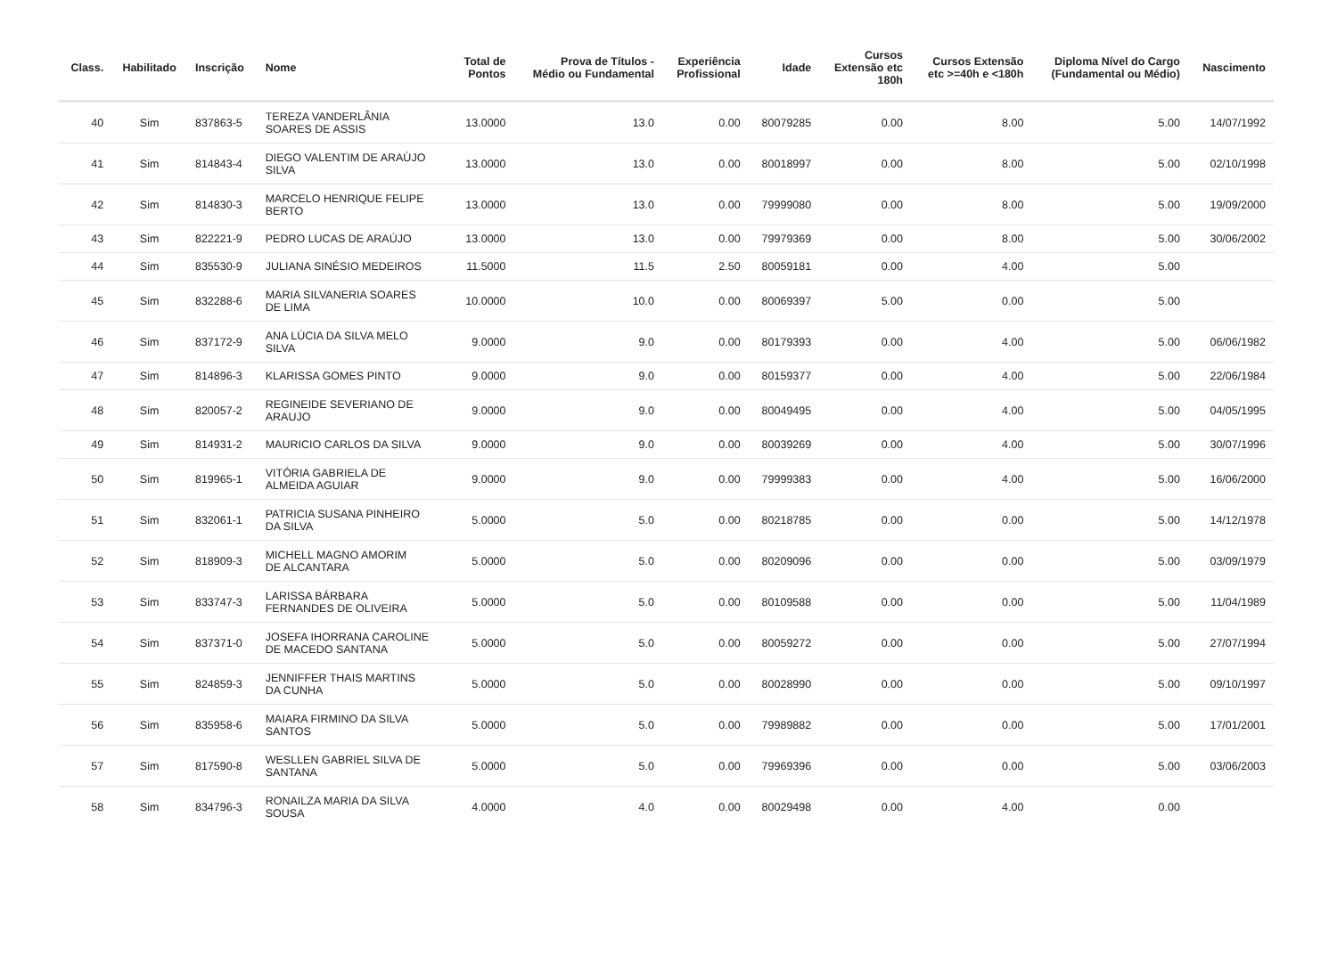| Class. | Habilitado | Inscrição | Nome | Total de Pontos | Prova de Títulos - Médio ou Fundamental | Experiência Profissional | Idade | Cursos Extensão etc 180h | Cursos Extensão etc >=40h e <180h | Diploma Nível do Cargo (Fundamental ou Médio) | Nascimento |
| --- | --- | --- | --- | --- | --- | --- | --- | --- | --- | --- | --- |
| 40 | Sim | 837863-5 | TEREZA VANDERLÂNIA SOARES DE ASSIS | 13.0000 | 13.0 | 0.00 | 80079285 | 0.00 | 8.00 | 5.00 | 14/07/1992 |
| 41 | Sim | 814843-4 | DIEGO VALENTIM DE ARAÚJO SILVA | 13.0000 | 13.0 | 0.00 | 80018997 | 0.00 | 8.00 | 5.00 | 02/10/1998 |
| 42 | Sim | 814830-3 | MARCELO HENRIQUE FELIPE BERTO | 13.0000 | 13.0 | 0.00 | 79999080 | 0.00 | 8.00 | 5.00 | 19/09/2000 |
| 43 | Sim | 822221-9 | PEDRO LUCAS DE ARAÚJO | 13.0000 | 13.0 | 0.00 | 79979369 | 0.00 | 8.00 | 5.00 | 30/06/2002 |
| 44 | Sim | 835530-9 | JULIANA SINÉSIO MEDEIROS | 11.5000 | 11.5 | 2.50 | 80059181 | 0.00 | 4.00 | 5.00 | |
| 45 | Sim | 832288-6 | MARIA SILVANERIA SOARES DE LIMA | 10.0000 | 10.0 | 0.00 | 80069397 | 5.00 | 0.00 | 5.00 | |
| 46 | Sim | 837172-9 | ANA LÚCIA DA SILVA MELO SILVA | 9.0000 | 9.0 | 0.00 | 80179393 | 0.00 | 4.00 | 5.00 | 06/06/1982 |
| 47 | Sim | 814896-3 | KLARISSA GOMES PINTO | 9.0000 | 9.0 | 0.00 | 80159377 | 0.00 | 4.00 | 5.00 | 22/06/1984 |
| 48 | Sim | 820057-2 | REGINEIDE SEVERIANO DE ARAUJO | 9.0000 | 9.0 | 0.00 | 80049495 | 0.00 | 4.00 | 5.00 | 04/05/1995 |
| 49 | Sim | 814931-2 | MAURICIO CARLOS DA SILVA | 9.0000 | 9.0 | 0.00 | 80039269 | 0.00 | 4.00 | 5.00 | 30/07/1996 |
| 50 | Sim | 819965-1 | VITÓRIA GABRIELA DE ALMEIDA AGUIAR | 9.0000 | 9.0 | 0.00 | 79999383 | 0.00 | 4.00 | 5.00 | 16/06/2000 |
| 51 | Sim | 832061-1 | PATRICIA SUSANA PINHEIRO DA SILVA | 5.0000 | 5.0 | 0.00 | 80218785 | 0.00 | 0.00 | 5.00 | 14/12/1978 |
| 52 | Sim | 818909-3 | MICHELL MAGNO AMORIM DE ALCANTARA | 5.0000 | 5.0 | 0.00 | 80209096 | 0.00 | 0.00 | 5.00 | 03/09/1979 |
| 53 | Sim | 833747-3 | LARISSA BÁRBARA FERNANDES DE OLIVEIRA | 5.0000 | 5.0 | 0.00 | 80109588 | 0.00 | 0.00 | 5.00 | 11/04/1989 |
| 54 | Sim | 837371-0 | JOSEFA IHORRANA CAROLINE DE MACEDO SANTANA | 5.0000 | 5.0 | 0.00 | 80059272 | 0.00 | 0.00 | 5.00 | 27/07/1994 |
| 55 | Sim | 824859-3 | JENNIFFER THAIS MARTINS DA CUNHA | 5.0000 | 5.0 | 0.00 | 80028990 | 0.00 | 0.00 | 5.00 | 09/10/1997 |
| 56 | Sim | 835958-6 | MAIARA FIRMINO DA SILVA SANTOS | 5.0000 | 5.0 | 0.00 | 79989882 | 0.00 | 0.00 | 5.00 | 17/01/2001 |
| 57 | Sim | 817590-8 | WESLLEN GABRIEL SILVA DE SANTANA | 5.0000 | 5.0 | 0.00 | 79969396 | 0.00 | 0.00 | 5.00 | 03/06/2003 |
| 58 | Sim | 834796-3 | RONAILZA MARIA DA SILVA SOUSA | 4.0000 | 4.0 | 0.00 | 80029498 | 0.00 | 4.00 | 0.00 | |